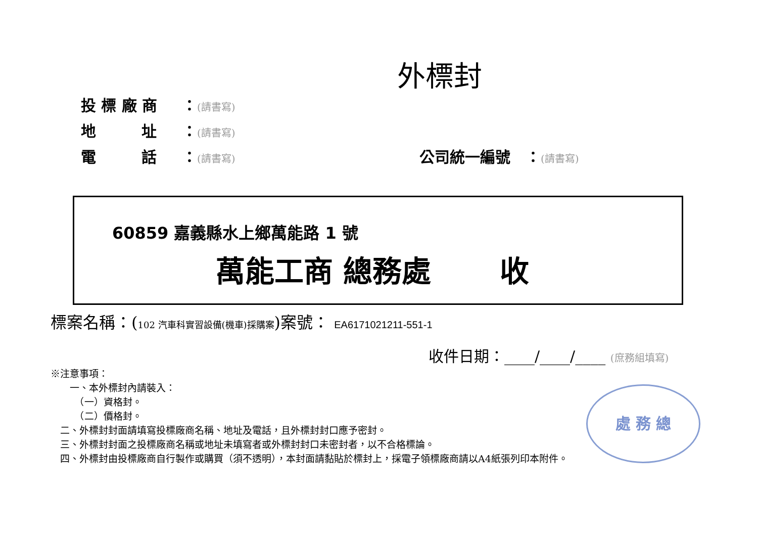外標封
投 標 廠 商 ：(請書寫)
地　　　址 ：(請書寫)
電　　　話 ：(請書寫) 公司統一編號　：(請書寫)
60859 嘉義縣水上鄉萬能路 1 號
萬能工商 總務處　　 收
標案名稱：(102 汽車科實習設備(機車)採購案)案號： EA6171021211-551-1
收件日期：____/____/____ (庶務組填寫)
※注意事項：
　　一、本外標封內請裝入：
　　　（一）資格封。
　　　（二）價格封。
　二、外標封封面請填寫投標廠商名稱、地址及電話，且外標封封口應予密封。
　三、外標封封面之投標廠商名稱或地址未填寫者或外標封封口未密封者，以不合格標論。
　四、外標封由投標廠商自行製作或購買（須不透明），本封面請黏貼於標封上，採電子領標廠商請以A4紙張列印本附件。
處 務 總